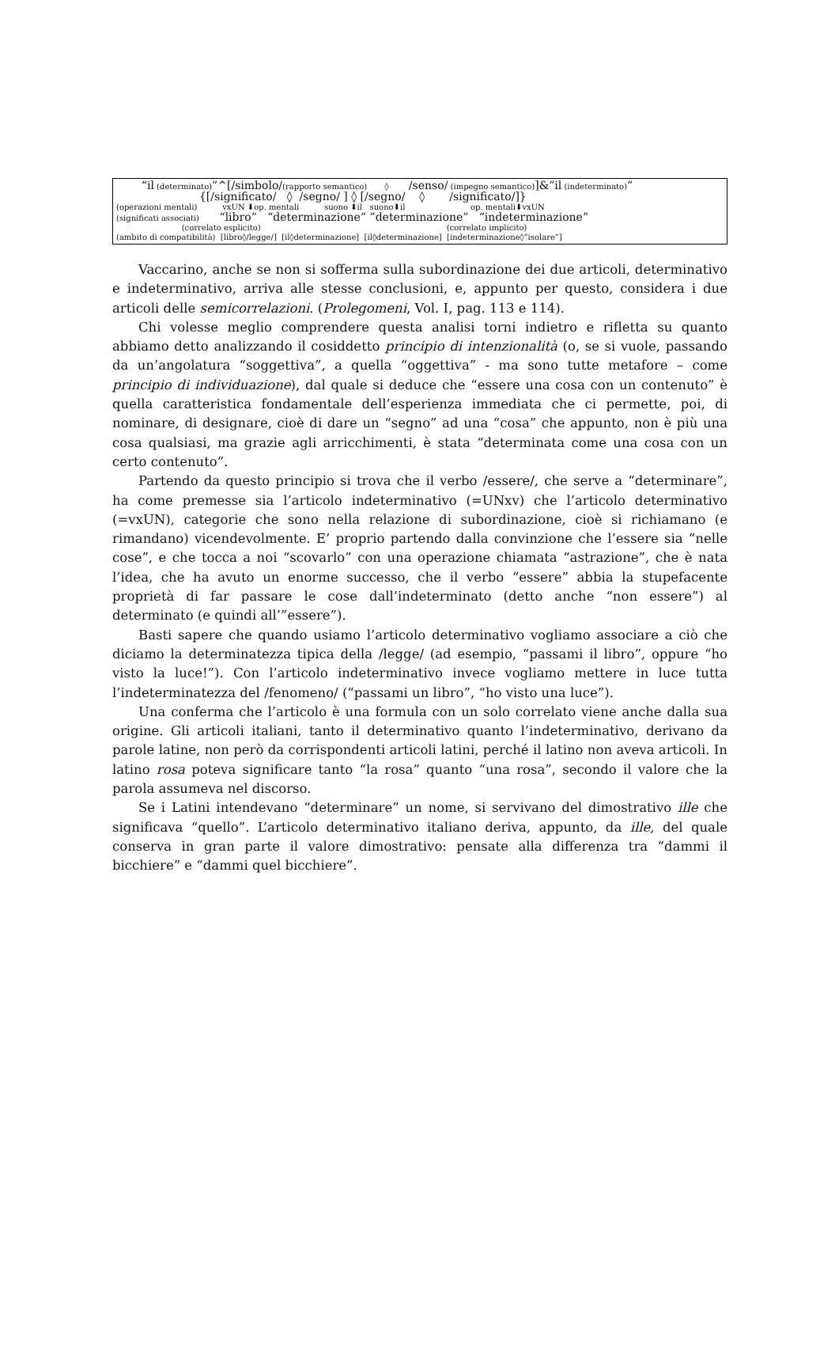“il (determinato)”^[/simbolo/(rapporto semantico) ◊ /senso/ (impegno semantico)]&”il (indeterminato)”
{[/significato/ ◊ /segno/ ] ◊ [/segno/ ◊ /significato/]}
(operazioni mentali) vxUN ⬇op. mentali suono ⬇il suono⬇il op. mentali⬇vxUN
(significati associati) “libro” “determinazione” ”determinazione” “indeterminazione”
(correlato esplicito) (correlato implicito)
(ambito di compatibilità) [libro◊/legge/] [il◊determinazione] [il◊determinazione] [indeterminazione◊”isolare”]
Vaccarino, anche se non si sofferma sulla subordinazione dei due articoli, determinativo e indeterminativo, arriva alle stesse conclusioni, e, appunto per questo, considera i due articoli delle semicorrelazioni. (Prolegomeni, Vol. I, pag. 113 e 114).
Chi volesse meglio comprendere questa analisi torni indietro e rifletta su quanto abbiamo detto analizzando il cosiddetto principio di intenzionalità (o, se si vuole, passando da un’angolatura “soggettiva”, a quella “oggettiva” - ma sono tutte metafore – come principio di individuazione), dal quale si deduce che “essere una cosa con un contenuto” è quella caratteristica fondamentale dell’esperienza immediata che ci permette, poi, di nominare, di designare, cioè di dare un “segno” ad una “cosa” che appunto, non è più una cosa qualsiasi, ma grazie agli arricchimenti, è stata “determinata come una cosa con un certo contenuto”.
Partendo da questo principio si trova che il verbo /essere/, che serve a “determinare”, ha come premesse sia l’articolo indeterminativo (=UNxv) che l’articolo determinativo (=vxUN), categorie che sono nella relazione di subordinazione, cioè si richiamano (e rimandano) vicendevolmente. E’ proprio partendo dalla convinzione che l’essere sia “nelle cose”, e che tocca a noi “scovarlo” con una operazione chiamata “astrazione”, che è nata l’idea, che ha avuto un enorme successo, che il verbo “essere” abbia la stupefacente proprietà di far passare le cose dall’indeterminato (detto anche “non essere”) al determinato (e quindi all’”essere”).
Basti sapere che quando usiamo l’articolo determinativo vogliamo associare a ciò che diciamo la determinatezza tipica della /legge/ (ad esempio, “passami il libro”, oppure “ho visto la luce!”). Con l’articolo indeterminativo invece vogliamo mettere in luce tutta l’indeterminatezza del /fenomeno/ (“passami un libro”, “ho visto una luce”).
Una conferma che l’articolo è una formula con un solo correlato viene anche dalla sua origine. Gli articoli italiani, tanto il determinativo quanto l’indeterminativo, derivano da parole latine, non però da corrispondenti articoli latini, perché il latino non aveva articoli. In latino rosa poteva significare tanto “la rosa” quanto “una rosa”, secondo il valore che la parola assumeva nel discorso.
Se i Latini intendevano “determinare” un nome, si servivano del dimostrativo ille che significava “quello”. L’articolo determinativo italiano deriva, appunto, da ille, del quale conserva in gran parte il valore dimostrativo: pensate alla differenza tra “dammi il bicchiere” e “dammi quel bicchiere”.